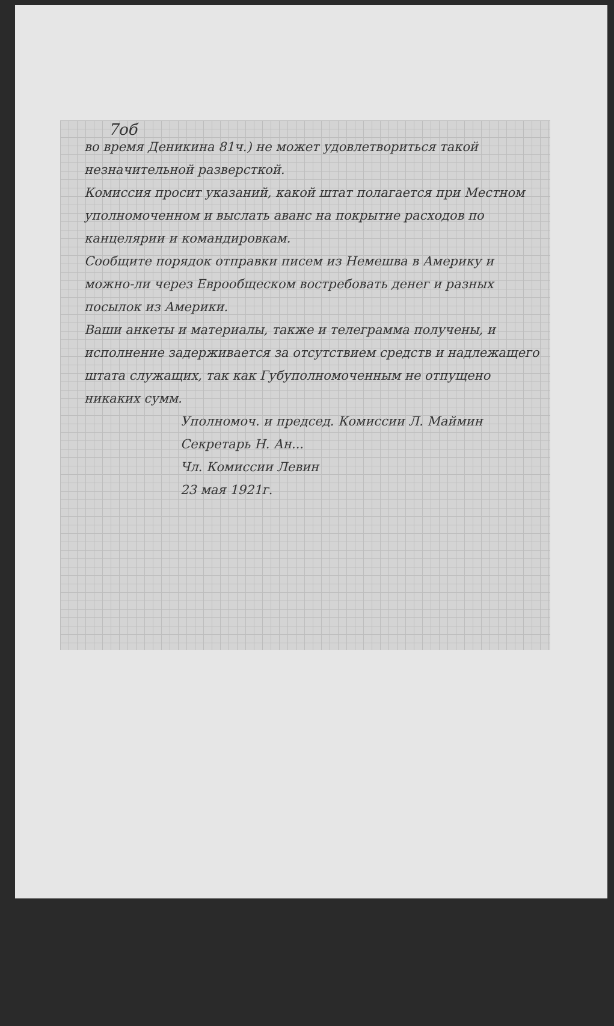7об
во время Деникина 81ч.) не может удовлетвориться такой незначительной разверсткой.
Комиссия просит указаний, какой штат полагается при Местном уполномоченном и выслать аванс на покрытие расходов по канцелярии и командировкам.
Сообщите порядок отправки писем из Немешва в Америку и можно-ли через Еврообщеском востребовать денег и разных посылок из Америки.
Ваши анкеты и материалы, также и телеграмма получены, и исполнение задерживается за отсутствием средств и надлежащего штата служащих, так как Губуполномоченным не отпущено никаких сумм.
Уполномоч. и председ. Комиссии Л. Маймин
Секретарь Н. Ан...
Чл. Комиссии Левин
23 мая 1921г.